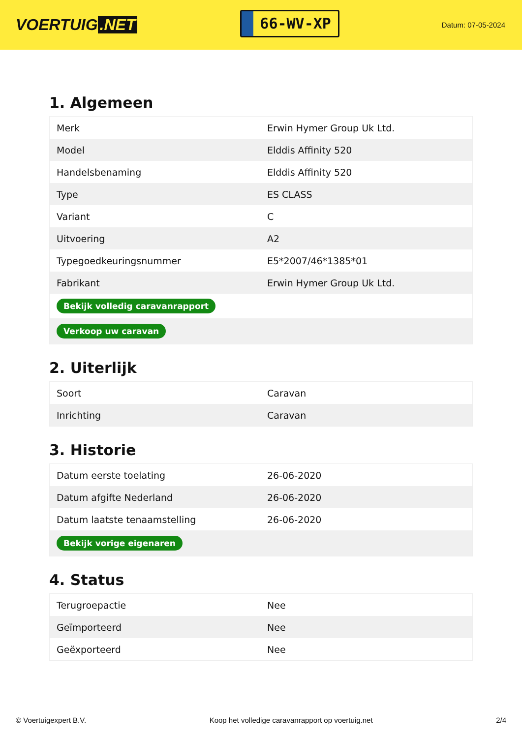VOERTUIG.NET
66-WV-XP
Datum: 07-05-2024
1. Algemeen
| Merk | Erwin Hymer Group Uk Ltd. |
| Model | Elddis Affinity 520 |
| Handelsbenaming | Elddis Affinity 520 |
| Type | ES CLASS |
| Variant | C |
| Uitvoering | A2 |
| Typegoedkeuringsnummer | E5*2007/46*1385*01 |
| Fabrikant | Erwin Hymer Group Uk Ltd. |
| Bekijk volledig caravanrapport | |
| Verkoop uw caravan | |
2. Uiterlijk
| Soort | Caravan |
| Inrichting | Caravan |
3. Historie
| Datum eerste toelating | 26-06-2020 |
| Datum afgifte Nederland | 26-06-2020 |
| Datum laatste tenaamstelling | 26-06-2020 |
| Bekijk vorige eigenaren | |
4. Status
| Terugroepactie | Nee |
| Geïmporteerd | Nee |
| Geëxporteerd | Nee |
© Voertuigexpert B.V. Koop het volledige caravanrapport op voertuig.net 2/4